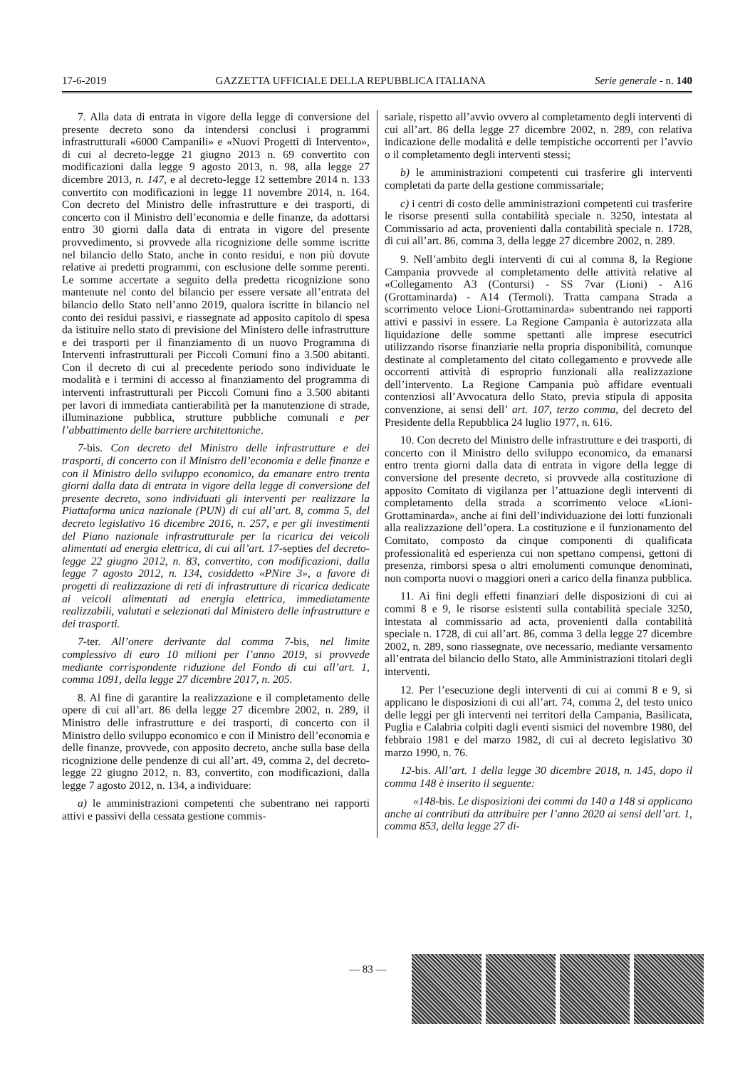17-6-2019 GAZZETTA UFFICIALE DELLA REPUBBLICA ITALIANA Serie generale - n. 140
7. Alla data di entrata in vigore della legge di conversione del presente decreto sono da intendersi conclusi i programmi infrastrutturali «6000 Campanili» e «Nuovi Progetti di Intervento», di cui al decreto-legge 21 giugno 2013 n. 69 convertito con modificazioni dalla legge 9 agosto 2013, n. 98, alla legge 27 dicembre 2013, n. 147, e al decreto-legge 12 settembre 2014 n. 133 convertito con modificazioni in legge 11 novembre 2014, n. 164. Con decreto del Ministro delle infrastrutture e dei trasporti, di concerto con il Ministro dell’economia e delle finanze, da adottarsi entro 30 giorni dalla data di entrata in vigore del presente provvedimento, si provvede alla ricognizione delle somme iscritte nel bilancio dello Stato, anche in conto residui, e non più dovute relative ai predetti programmi, con esclusione delle somme perenti. Le somme accertate a seguito della predetta ricognizione sono mantenute nel conto del bilancio per essere versate all’entrata del bilancio dello Stato nell’anno 2019, qualora iscritte in bilancio nel conto dei residui passivi, e riassegnate ad apposito capitolo di spesa da istituire nello stato di previsione del Ministero delle infrastrutture e dei trasporti per il finanziamento di un nuovo Programma di Interventi infrastrutturali per Piccoli Comuni fino a 3.500 abitanti. Con il decreto di cui al precedente periodo sono individuate le modalità e i termini di accesso al finanziamento del programma di interventi infrastrutturali per Piccoli Comuni fino a 3.500 abitanti per lavori di immediata cantierabilità per la manutenzione di strade, illuminazione pubblica, strutture pubbliche comunali e per l’abbattimento delle barriere architettoniche.
7-bis. Con decreto del Ministro delle infrastrutture e dei trasporti, di concerto con il Ministro dell’economia e delle finanze e con il Ministro dello sviluppo economico, da emanare entro trenta giorni dalla data di entrata in vigore della legge di conversione del presente decreto, sono individuati gli interventi per realizzare la Piattaforma unica nazionale (PUN) di cui all’art. 8, comma 5, del decreto legislativo 16 dicembre 2016, n. 257, e per gli investimenti del Piano nazionale infrastrutturale per la ricarica dei veicoli alimentati ad energia elettrica, di cui all’art. 17-septies del decreto-legge 22 giugno 2012, n. 83, convertito, con modificazioni, dalla legge 7 agosto 2012, n. 134, cosiddetto «PNire 3», a favore di progetti di realizzazione di reti di infrastrutture di ricarica dedicate ai veicoli alimentati ad energia elettrica, immediatamente realizzabili, valutati e selezionati dal Ministero delle infrastrutture e dei trasporti.
7-ter. All’onere derivante dal comma 7-bis, nel limite complessivo di euro 10 milioni per l’anno 2019, si provvede mediante corrispondente riduzione del Fondo di cui all’art. 1, comma 1091, della legge 27 dicembre 2017, n. 205.
8. Al fine di garantire la realizzazione e il completamento delle opere di cui all’art. 86 della legge 27 dicembre 2002, n. 289, il Ministro delle infrastrutture e dei trasporti, di concerto con il Ministro dello sviluppo economico e con il Ministro dell’economia e delle finanze, provvede, con apposito decreto, anche sulla base della ricognizione delle pendenze di cui all’art. 49, comma 2, del decreto-legge 22 giugno 2012, n. 83, convertito, con modificazioni, dalla legge 7 agosto 2012, n. 134, a individuare:
a) le amministrazioni competenti che subentrano nei rapporti attivi e passivi della cessata gestione commis-
sariale, rispetto all’avvio ovvero al completamento degli interventi di cui all’art. 86 della legge 27 dicembre 2002, n. 289, con relativa indicazione delle modalità e delle tempistiche occorrenti per l’avvio o il completamento degli interventi stessi;
b) le amministrazioni competenti cui trasferire gli interventi completati da parte della gestione commissariale;
c) i centri di costo delle amministrazioni competenti cui trasferire le risorse presenti sulla contabilità speciale n. 3250, intestata al Commissario ad acta, provenienti dalla contabilità speciale n. 1728, di cui all’art. 86, comma 3, della legge 27 dicembre 2002, n. 289.
9. Nell’ambito degli interventi di cui al comma 8, la Regione Campania provvede al completamento delle attività relative al «Collegamento A3 (Contursi) - SS 7var (Lioni) - A16 (Grottaminarda) - A14 (Termoli). Tratta campana Strada a scorrimento veloce Lioni-Grottaminarda» subentrando nei rapporti attivi e passivi in essere. La Regione Campania è autorizzata alla liquidazione delle somme spettanti alle imprese esecutrici utilizzando risorse finanziarie nella propria disponibilità, comunque destinate al completamento del citato collegamento e provvede alle occorrenti attività di esproprio funzionali alla realizzazione dell’intervento. La Regione Campania può affidare eventuali contenziosi all’Avvocatura dello Stato, previa stipula di apposita convenzione, ai sensi dell’ art. 107, terzo comma, del decreto del Presidente della Repubblica 24 luglio 1977, n. 616.
10. Con decreto del Ministro delle infrastrutture e dei trasporti, di concerto con il Ministro dello sviluppo economico, da emanarsi entro trenta giorni dalla data di entrata in vigore della legge di conversione del presente decreto, si provvede alla costituzione di apposito Comitato di vigilanza per l’attuazione degli interventi di completamento della strada a scorrimento veloce «Lioni-Grottaminarda», anche ai fini dell’individuazione dei lotti funzionali alla realizzazione dell’opera. La costituzione e il funzionamento del Comitato, composto da cinque componenti di qualificata professionalità ed esperienza cui non spettano compensi, gettoni di presenza, rimborsi spesa o altri emolumenti comunque denominati, non comporta nuovi o maggiori oneri a carico della finanza pubblica.
11. Ai fini degli effetti finanziari delle disposizioni di cui ai commi 8 e 9, le risorse esistenti sulla contabilità speciale 3250, intestata al commissario ad acta, provenienti dalla contabilità speciale n. 1728, di cui all’art. 86, comma 3 della legge 27 dicembre 2002, n. 289, sono riassegnate, ove necessario, mediante versamento all’entrata del bilancio dello Stato, alle Amministrazioni titolari degli interventi.
12. Per l’esecuzione degli interventi di cui ai commi 8 e 9, si applicano le disposizioni di cui all’art. 74, comma 2, del testo unico delle leggi per gli interventi nei territori della Campania, Basilicata, Puglia e Calabria colpiti dagli eventi sismici del novembre 1980, del febbraio 1981 e del marzo 1982, di cui al decreto legislativo 30 marzo 1990, n. 76.
12-bis. All’art. 1 della legge 30 dicembre 2018, n. 145, dopo il comma 148 è inserito il seguente:
«148-bis. Le disposizioni dei commi da 140 a 148 si applicano anche ai contributi da attribuire per l’anno 2020 ai sensi dell’art. 1, comma 853, della legge 27 di-
— 83 —